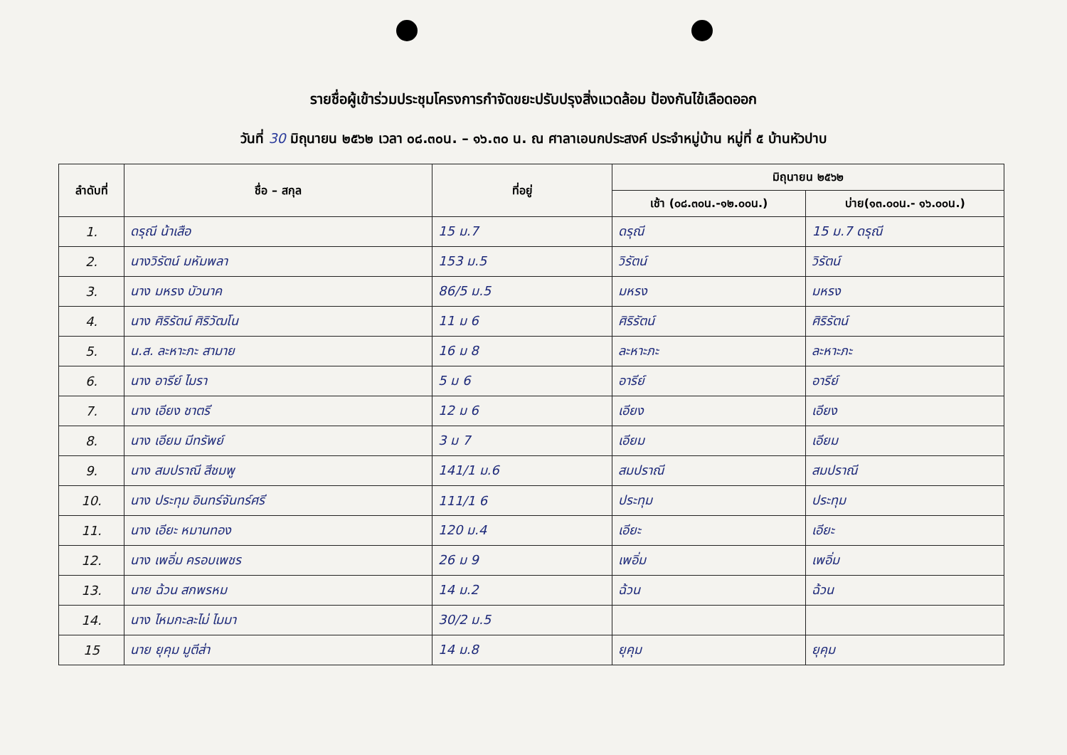รายชื่อผู้เข้าร่วมประชุมโครงการกำจัดขยะปรับปรุงสิ่งแวดล้อม ป้องกันไข้เลือดออก
วันที่ 30 มิถุนายน ๒๕๖๒ เวลา ๐๘.๓๐น. – ๑๖.๓๐ น. ณ ศาลาเอนกประสงค์ ประจำหมู่บ้าน หมู่ที่ ๕ บ้านหัวปาบ
| ลำดับที่ | ชื่อ – สกุล | ที่อยู่ | มิถุนายน ๒๕๖๒ | |
| --- | --- | --- | --- | --- |
| | | | เช้า (๐๘.๓๐น.-๑๒.๐๐น.) | บ่าย(๑๓.๐๐น.- ๑๖.๐๐น.) |
| 1. | ดรุณี น้าเสือ | 15 ม.7 | ดรุณี | 15 ม.7 ดรุณี |
| 2. | นางวิรัตน์ มหัมพลา | 153 ม.5 | วิรัตน์ | วิรัตน์ |
| 3. | นาง มหรง บัวนาค | 86/5 ม.5 | มหรง | มหรง |
| 4. | นาง ศิริรัตน์ ศิริวัฒโน | 11 ม 6 | ศิริรัตน์ | ศิริรัตน์ |
| 5. | น.ส. ละหาะภะ สามาย | 16 ม 8 | ละหาะภะ | ละหาะภะ |
| 6. | นาง อารีย์ ไมรา | 5 ม 6 | อารีย์ | อารีย์ |
| 7. | นาง เอียง ชาตรี | 12 ม 6 | เอียง | เอียง |
| 8. | นาง เอียม มีทรัพย์ | 3 ม 7 | เอียม | เอียม |
| 9. | นาง สมปราณี สีชมพู | 141/1 ม.6 | สมปราณี | สมปราณี |
| 10. | นาง ประทุม อินทร์จันทร์ศรี | 111/1 6 | ประทุม | ประทุม |
| 11. | นาง เอียะ หมานทอง | 120 ม.4 | เอียะ | เอียะ |
| 12. | นาง เพอิ่ม ครอบเพชร | 26 ม 9 | เพอิ่ม | เพอิ่ม |
| 13. | นาย ฉ้วน สกพรหม | 14 ม.2 | ฉ้วน | ฉ้วน |
| 14. | นาง ไหมกะละไม่ ไมมา | 30/2 ม.5 | | |
| 15 | นาย ยุคุม มูตีส่า | 14 ม.8 | ยุคุม | ยุคุม |